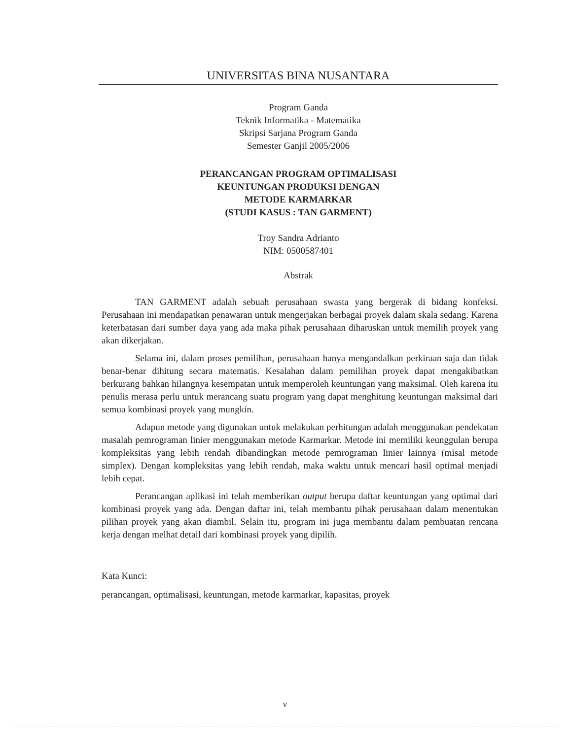UNIVERSITAS BINA NUSANTARA
Program Ganda
Teknik Informatika - Matematika
Skripsi Sarjana Program Ganda
Semester Ganjil 2005/2006
PERANCANGAN PROGRAM OPTIMALISASI
KEUNTUNGAN PRODUKSI DENGAN
METODE KARMARKAR
(STUDI KASUS : TAN GARMENT)
Troy Sandra Adrianto
NIM: 0500587401
Abstrak
TAN GARMENT adalah sebuah perusahaan swasta yang bergerak di bidang konfeksi. Perusahaan ini mendapatkan penawaran untuk mengerjakan berbagai proyek dalam skala sedang. Karena keterbatasan dari sumber daya yang ada maka pihak perusahaan diharuskan untuk memilih proyek yang akan dikerjakan.
Selama ini, dalam proses pemilihan, perusahaan hanya mengandalkan perkiraan saja dan tidak benar-benar dihitung secara matematis. Kesalahan dalam pemilihan proyek dapat mengakibatkan berkurang bahkan hilangnya kesempatan untuk memperoleh keuntungan yang maksimal. Oleh karena itu penulis merasa perlu untuk merancang suatu program yang dapat menghitung keuntungan maksimal dari semua kombinasi proyek yang mungkin.
Adapun metode yang digunakan untuk melakukan perhitungan adalah menggunakan pendekatan masalah pemrograman linier menggunakan metode Karmarkar. Metode ini memiliki keunggulan berupa kompleksitas yang lebih rendah dibandingkan metode pemrograman linier lainnya (misal metode simplex). Dengan kompleksitas yang lebih rendah, maka waktu untuk mencari hasil optimal menjadi lebih cepat.
Perancangan aplikasi ini telah memberikan output berupa daftar keuntungan yang optimal dari kombinasi proyek yang ada. Dengan daftar ini, telah membantu pihak perusahaan dalam menentukan pilihan proyek yang akan diambil. Selain itu, program ini juga membantu dalam pembuatan rencana kerja dengan melhat detail dari kombinasi proyek yang dipilih.
Kata Kunci:
perancangan, optimalisasi, keuntungan, metode karmarkar, kapasitas, proyek
v